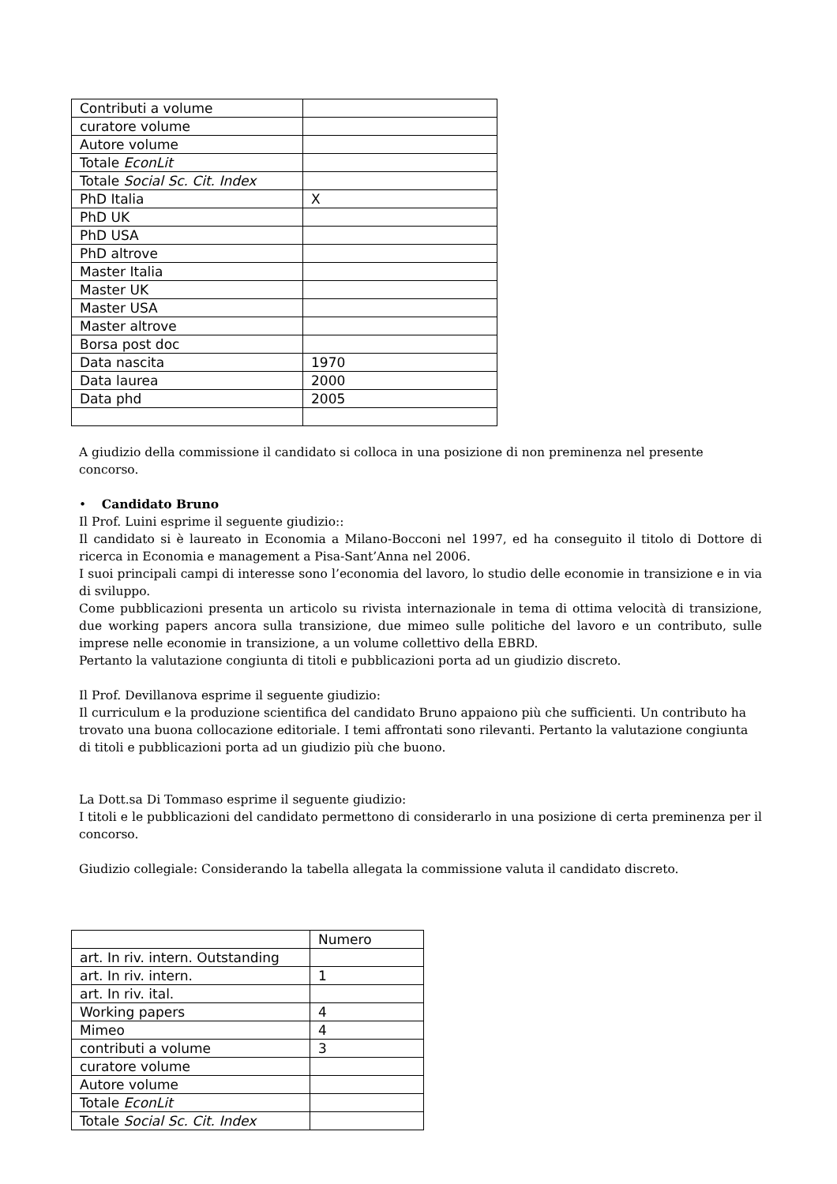| Contributi a volume | |
| curatore volume | |
| Autore volume | |
| Totale EconLit | |
| Totale Social Sc. Cit. Index | |
| PhD Italia | X |
| PhD UK | |
| PhD USA | |
| PhD altrove | |
| Master Italia | |
| Master UK | |
| Master USA | |
| Master altrove | |
| Borsa post doc | |
| Data nascita | 1970 |
| Data laurea | 2000 |
| Data phd | 2005 |
A giudizio della commissione il candidato si colloca in una posizione di non preminenza nel presente concorso.
• Candidato Bruno
Il Prof. Luini esprime il seguente giudizio::
Il candidato si è laureato in Economia a Milano-Bocconi nel 1997, ed ha conseguito il titolo di Dottore di ricerca in Economia e management a Pisa-Sant’Anna nel 2006.
I suoi principali campi di interesse sono l’economia del lavoro, lo studio delle economie in transizione e in via di sviluppo.
Come pubblicazioni presenta un articolo su rivista internazionale in tema di ottima velocità di transizione, due working papers ancora sulla transizione, due mimeo sulle politiche del lavoro e un contributo, sulle imprese nelle economie in transizione, a un volume collettivo della EBRD.
Pertanto la valutazione congiunta di titoli e pubblicazioni porta ad un giudizio discreto.
Il Prof. Devillanova esprime il seguente giudizio:
Il curriculum e la produzione scientifica del candidato Bruno appaiono più che sufficienti. Un contributo ha trovato una buona collocazione editoriale. I temi affrontati sono rilevanti. Pertanto la valutazione congiunta di titoli e pubblicazioni porta ad un giudizio più che buono.
La Dott.sa Di Tommaso esprime il seguente giudizio:
I titoli e le pubblicazioni del candidato permettono di considerarlo in una posizione di certa preminenza per il concorso.
Giudizio collegiale: Considerando la tabella allegata la commissione valuta il candidato discreto.
| | Numero |
| art. In riv. intern. Outstanding | |
| art. In riv. intern. | 1 |
| art. In riv. ital. | |
| Working papers | 4 |
| Mimeo | 4 |
| contributi a volume | 3 |
| curatore volume | |
| Autore volume | |
| Totale EconLit | |
| Totale Social Sc. Cit. Index | |